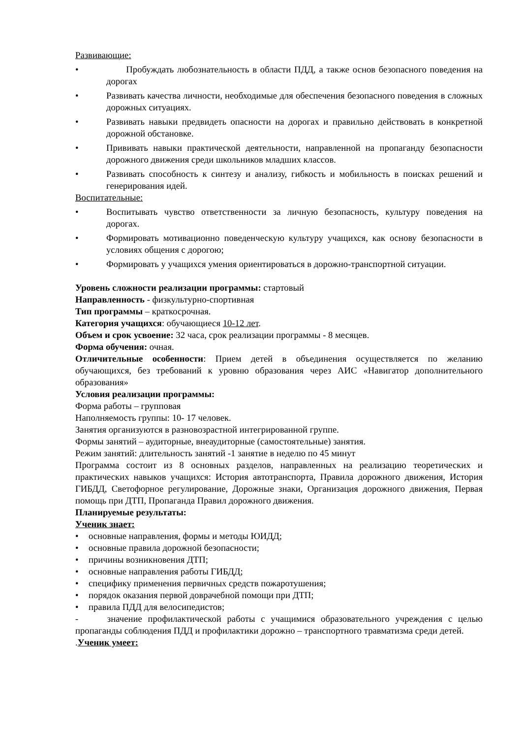Развивающие:
• Пробуждать любознательность в области ПДД, а также основ безопасного поведения на дорогах
• Развивать качества личности, необходимые для обеспечения безопасного поведения в сложных дорожных ситуациях.
• Развивать навыки предвидеть опасности на дорогах и правильно действовать в конкретной дорожной обстановке.
• Прививать навыки практической деятельности, направленной на пропаганду безопасности дорожного движения среди школьников младших классов.
• Развивать способность к синтезу и анализу, гибкость и мобильность в поисках решений и генерирования идей.
Воспитательные:
• Воспитывать чувство ответственности за личную безопасность, культуру поведения на дорогах.
• Формировать мотивационно поведенческую культуру учащихся, как основу безопасности в условиях общения с дорогою;
• Формировать у учащихся умения ориентироваться в дорожно-транспортной ситуации.
Уровень сложности реализации программы: стартовый
Направленность - физкультурно-спортивная
Тип программы – краткосрочная.
Категория учащихся: обучающиеся 10-12 лет.
Объем и срок усвоение: 32 часа, срок реализации программы - 8 месяцев.
Форма обучения: очная.
Отличительные особенности: Прием детей в объединения осуществляется по желанию обучающихся, без требований к уровню образования через АИС «Навигатор дополнительного образования»
Условия реализации программы:
Форма работы – групповая
Наполняемость группы: 10- 17 человек.
Занятия организуются в разновозрастной интегрированной группе.
Формы занятий – аудиторные, внеаудиторные (самостоятельные) занятия.
Режим занятий: длительность занятий -1 занятие в неделю по 45 минут
Программа состоит из 8 основных разделов, направленных на реализацию теоретических и практических навыков учащихся: История автотранспорта, Правила дорожного движения, История ГИБДД, Светофорное регулирование, Дорожные знаки, Организация дорожного движения, Первая помощь при ДТП, Пропаганда Правил дорожного движения.
Планируемые результаты:
Ученик знает:
• основные направления, формы и методы ЮИДД;
• основные правила дорожной безопасности;
• причины возникновения ДТП;
• основные направления работы ГИБДД;
• специфику применения первичных средств пожаротушения;
• порядок оказания первой доврачебной помощи при ДТП;
• правила ПДД для велосипедистов;
- значение профилактической работы с учащимися образовательного учреждения с целью пропаганды соблюдения ПДД и профилактики дорожно – транспортного травматизма среди детей.
.Ученик умеет: